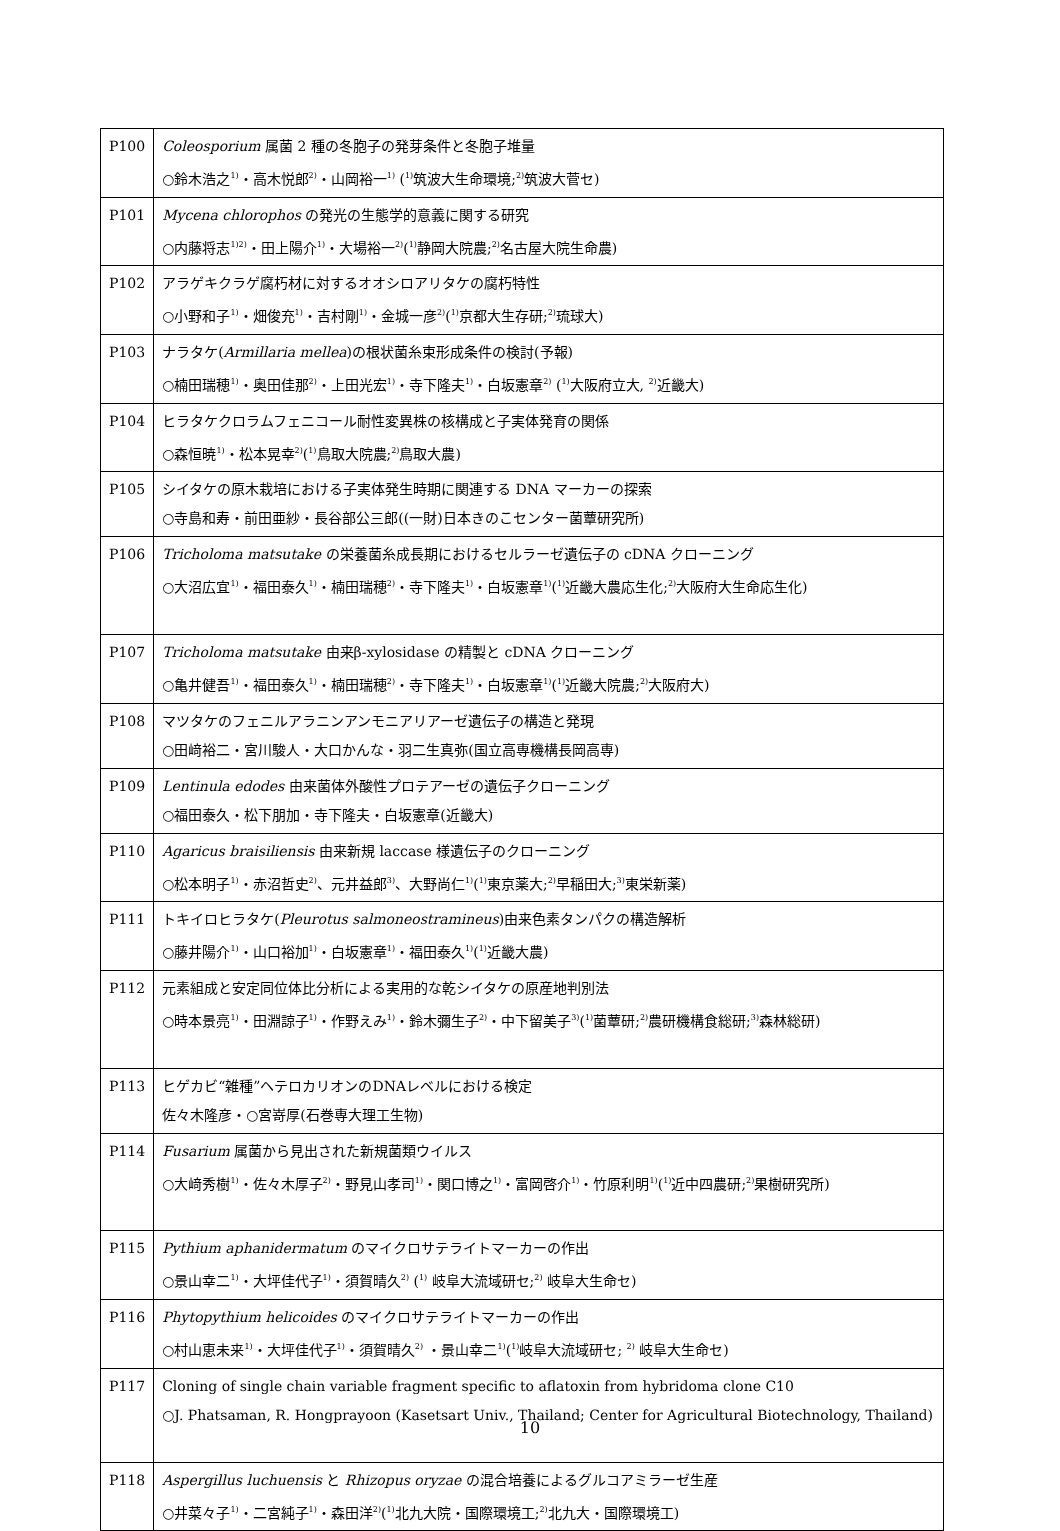| P100 | Coleosporium 属菌 2 種の冬胞子の発芽条件と冬胞子堆量 ○鈴木浩之<sup>1)</sup>・高木悦郎<sup>2)</sup>・山岡裕一<sup>1)</sup> (<sup>1)</sup>筑波大生命環境;<sup>2)</sup>筑波大菅セ) |
| P101 | Mycena chlorophos の発光の生態学的意義に関する研究 ○内藤将志<sup>1)2)</sup>・田上陽介<sup>1)</sup>・大場裕一<sup>2)</sup>(<sup>1)</sup>静岡大院農;<sup>2)</sup>名古屋大院生命農) |
| P102 | アラゲキクラゲ腐朽材に対するオオシロアリタケの腐朽特性 ○小野和子<sup>1)</sup>・畑俊充<sup>1)</sup>・吉村剛<sup>1)</sup>・金城一彦<sup>2)</sup>(<sup>1)</sup>京都大生存研;<sup>2)</sup>琉球大) |
| P103 | ナラタケ( Armillaria mellea )の根状菌糸束形成条件の検討(予報) ○楠田瑞穂<sup>1)</sup>・奥田佳那<sup>2)</sup>・上田光宏<sup>1)</sup>・寺下隆夫<sup>1)</sup>・白坂憲章<sup>2)</sup> (<sup>1)</sup>大阪府立大, <sup>2)</sup>近畿大) |
| P104 | ヒラタケクロラムフェニコール耐性変異株の核構成と子実体発育の関係 ○森恒暁<sup>1)</sup>・松本晃幸<sup>2)</sup>(<sup>1)</sup>鳥取大院農;<sup>2)</sup>鳥取大農) |
| P105 | シイタケの原木栽培における子実体発生時期に関連する DNA マーカーの探索 ○寺島和寿・前田亜紗・長谷部公三郎((一財)日本きのこセンター菌蕈研究所) |
| P106 | Tricholoma matsutake の栄養菌糸成長期におけるセルラーゼ遺伝子の cDNA クローニング ○大沼広宜<sup>1)</sup>・福田泰久<sup>1)</sup>・楠田瑞穂<sup>2)</sup>・寺下隆夫<sup>1)</sup>・白坂憲章<sup>1)</sup>(<sup>1)</sup>近畿大農応生化;<sup>2)</sup>大阪府大生命応生化) |
| P107 | Tricholoma matsutake 由来β-xylosidase の精製と cDNA クローニング ○亀井健吾<sup>1)</sup>・福田泰久<sup>1)</sup>・楠田瑞穂<sup>2)</sup>・寺下隆夫<sup>1)</sup>・白坂憲章<sup>1)</sup>(<sup>1)</sup>近畿大院農;<sup>2)</sup>大阪府大) |
| P108 | マツタケのフェニルアラニンアンモニアリアーゼ遺伝子の構造と発現 ○田﨑裕二・宮川駿人・大口かんな・羽二生真弥(国立高専機構長岡高専) |
| P109 | Lentinula edodes 由来菌体外酸性プロテアーゼの遺伝子クローニング ○福田泰久・松下朋加・寺下隆夫・白坂憲章(近畿大) |
| P110 | Agaricus braisiliensis 由来新規 laccase 様遺伝子のクローニング ○松本明子<sup>1)</sup>・赤沼哲史<sup>2)</sup>、元井益郎<sup>3)</sup>、大野尚仁<sup>1)</sup>(<sup>1)</sup>東京薬大;<sup>2)</sup>早稲田大;<sup>3)</sup>東栄新薬) |
| P111 | トキイロヒラタケ( Pleurotus salmoneostramineus )由来色素タンパクの構造解析 ○藤井陽介<sup>1)</sup>・山口裕加<sup>1)</sup>・白坂憲章<sup>1)</sup>・福田泰久<sup>1)</sup>(<sup>1)</sup>近畿大農) |
| P112 | 元素組成と安定同位体比分析による実用的な乾シイタケの原産地判別法 ○時本景亮<sup>1)</sup>・田淵諒子<sup>1)</sup>・作野えみ<sup>1)</sup>・鈴木彌生子<sup>2)</sup>・中下留美子<sup>3)</sup>(<sup>1)</sup>菌蕈研;<sup>2)</sup>農研機構食総研;<sup>3)</sup>森林総研) |
| P113 | ヒゲカビ“雑種”ヘテロカリオンのDNAレベルにおける検定 佐々木隆彦・○宮嵜厚(石巻専大理工生物) |
| P114 | Fusarium 属菌から見出された新規菌類ウイルス ○大﨑秀樹<sup>1)</sup>・佐々木厚子<sup>2)</sup>・野見山孝司<sup>1)</sup>・関口博之<sup>1)</sup>・富岡啓介<sup>1)</sup>・竹原利明<sup>1)</sup>(<sup>1)</sup>近中四農研;<sup>2)</sup>果樹研究所) |
| P115 | Pythium aphanidermatum のマイクロサテライトマーカーの作出 ○景山幸二<sup>1)</sup>・大坪佳代子<sup>1)</sup>・須賀晴久<sup>2)</sup> (<sup>1)</sup> 岐阜大流域研セ;<sup>2)</sup> 岐阜大生命セ) |
| P116 | Phytopythium helicoides のマイクロサテライトマーカーの作出 ○村山恵未来<sup>1)</sup>・大坪佳代子<sup>1)</sup>・須賀晴久<sup>2)</sup> ・景山幸二<sup>1)</sup>(<sup>1)</sup>岐阜大流域研セ; <sup>2)</sup> 岐阜大生命セ) |
| P117 | Cloning of single chain variable fragment specific to aflatoxin from hybridoma clone C10 ○J. Phatsaman, R. Hongprayoon (Kasetsart Univ., Thailand; Center for Agricultural Biotechnology, Thailand) |
| P118 | Aspergillus luchuensis と Rhizopus oryzae の混合培養によるグルコアミラーゼ生産 ○井菜々子<sup>1)</sup>・二宮純子<sup>1)</sup>・森田洋<sup>2)</sup>(<sup>1)</sup>北九大院・国際環境工;<sup>2)</sup>北九大・国際環境工) |
10